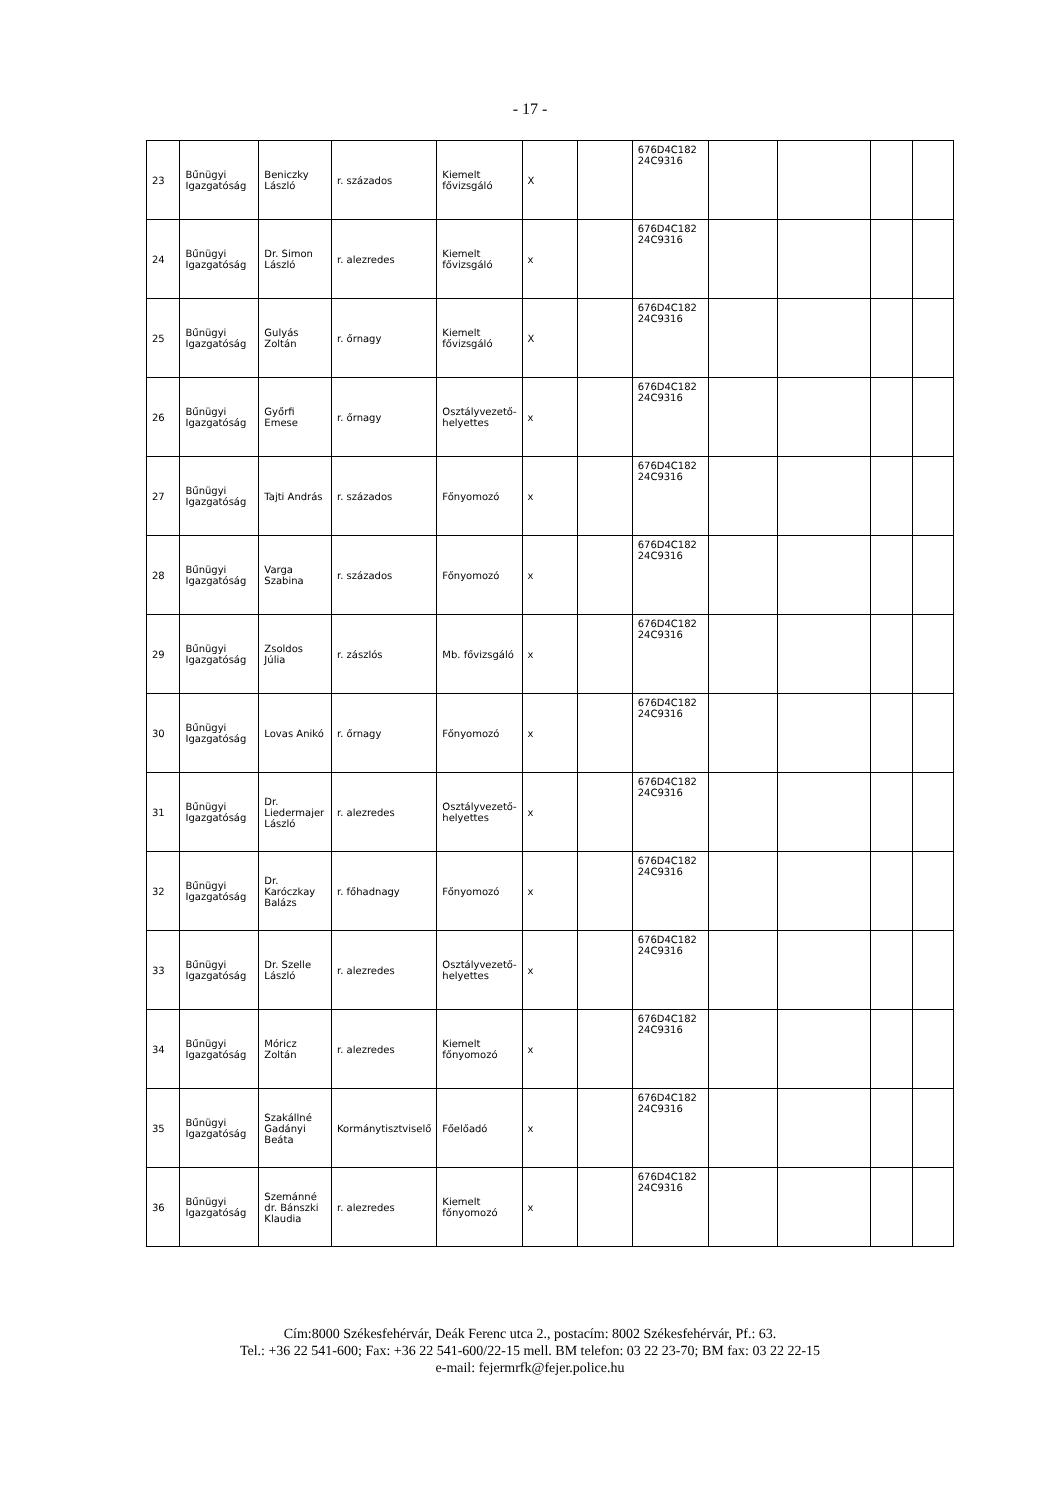- 17 -
| 23 | Bűnügyi Igazgatóság | Beniczky László | r. százados | Kiemelt fővizsgáló | X | | 676D4C182 24C9316 | | | | |
| 24 | Bűnügyi Igazgatóság | Dr. Simon László | r. alezredes | Kiemelt fővizsgáló | x | | 676D4C182 24C9316 | | | | |
| 25 | Bűnügyi Igazgatóság | Gulyás Zoltán | r. őrnagy | Kiemelt fővizsgáló | X | | 676D4C182 24C9316 | | | | |
| 26 | Bűnügyi Igazgatóság | Győrfi Emese | r. őrnagy | Osztályvezető-helyettes | x | | 676D4C182 24C9316 | | | | |
| 27 | Bűnügyi Igazgatóság | Tajti András | r. százados | Főnyomozó | x | | 676D4C182 24C9316 | | | | |
| 28 | Bűnügyi Igazgatóság | Varga Szabina | r. százados | Főnyomozó | x | | 676D4C182 24C9316 | | | | |
| 29 | Bűnügyi Igazgatóság | Zsoldos Júlia | r. zászlós | Mb. fővizsgáló | x | | 676D4C182 24C9316 | | | | |
| 30 | Bűnügyi Igazgatóság | Lovas Anikó | r. őrnagy | Főnyomozó | x | | 676D4C182 24C9316 | | | | |
| 31 | Bűnügyi Igazgatóság | Dr. Liedermajer László | r. alezredes | Osztályvezető-helyettes | x | | 676D4C182 24C9316 | | | | |
| 32 | Bűnügyi Igazgatóság | Dr. Karóczkay Balázs | r. főhadnagy | Főnyomozó | x | | 676D4C182 24C9316 | | | | |
| 33 | Bűnügyi Igazgatóság | Dr. Szelle László | r. alezredes | Osztályvezető-helyettes | x | | 676D4C182 24C9316 | | | | |
| 34 | Bűnügyi Igazgatóság | Móricz Zoltán | r. alezredes | Kiemelt főnyomozó | x | | 676D4C182 24C9316 | | | | |
| 35 | Bűnügyi Igazgatóság | Szakállné Gadányi Beáta | Kormánytisztviselő | Főelőadó | x | | 676D4C182 24C9316 | | | | |
| 36 | Bűnügyi Igazgatóság | Szemánné dr. Bánszki Klaudia | r. alezredes | Kiemelt főnyomozó | x | | 676D4C182 24C9316 | | | | |
Cím:8000 Székesfehérvár, Deák Ferenc utca 2., postacím: 8002 Székesfehérvár, Pf.: 63.
Tel.: +36 22 541-600; Fax: +36 22 541-600/22-15 mell. BM telefon: 03 22 23-70; BM fax: 03 22 22-15
e-mail: fejermrfk@fejer.police.hu